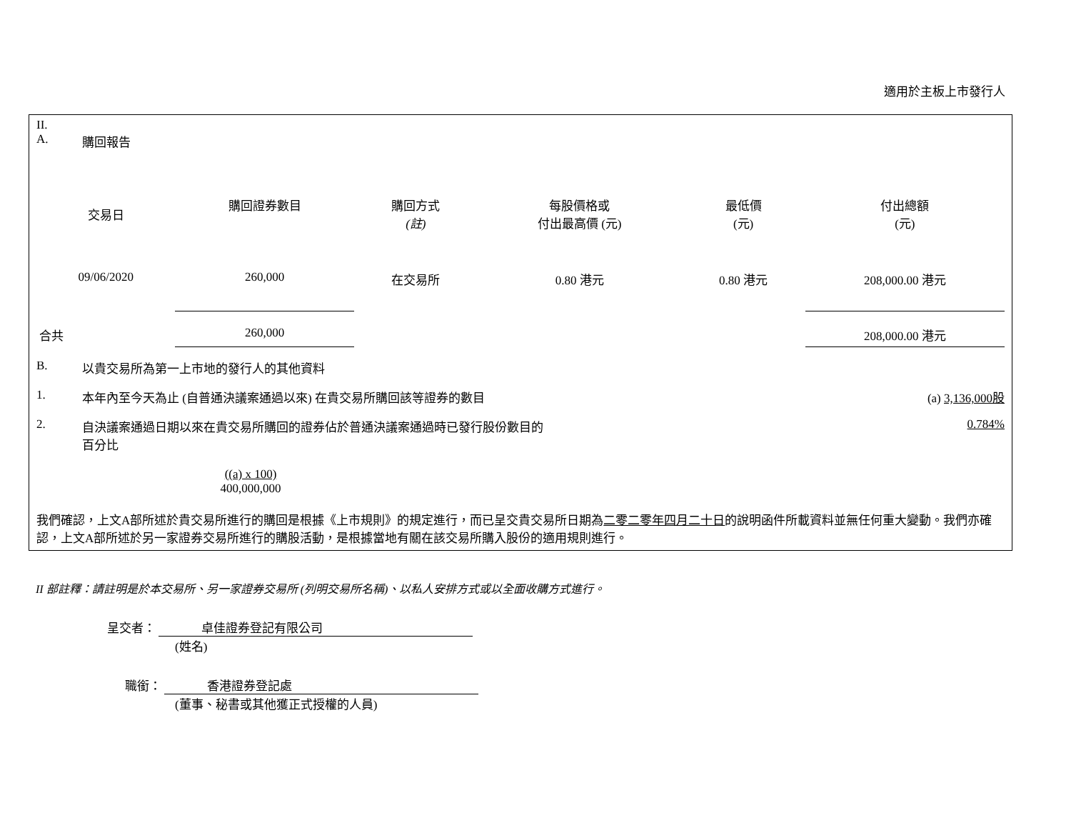適用於主板上市發行人
II.
A. 購回報告
| 交易日 | 購回證券數目 | 購回方式 (註) | 每股價格或 付出最高價 (元) | 最低價 (元) | 付出總額 (元) |
| --- | --- | --- | --- | --- | --- |
| 09/06/2020 | 260,000 | 在交易所 | 0.80 港元 | 0.80 港元 | 208,000.00 港元 |
| 合共 | 260,000 | | | | 208,000.00 港元 |
B. 以貴交易所為第一上市地的發行人的其他資料
1. 本年內至今天為止 (自普通決議案通過以來) 在貴交易所購回該等證券的數目 (a) 3,136,000股
2. 自決議案通過日期以來在貴交易所購回的證券佔於普通決議案通過時已發行股份數目的
百分比 0.784%
((a) x 100)
400,000,000
我們確認，上文A部所述於貴交易所進行的購回是根據《上市規則》的規定進行，而已呈交貴交易所日期為二零二零年四月二十日的說明函件所載資料並無任何重大變動。我們亦確認，上文A部所述於另一家證券交易所進行的購股活動，是根據當地有關在該交易所購入股份的適用規則進行。
II 部註釋：請註明是於本交易所、另一家證券交易所 (列明交易所名稱)、以私人安排方式或以全面收購方式進行。
呈交者： 卓佳證券登記有限公司
(姓名)
職銜： 香港證券登記處
(董事、秘書或其他獲正式授權的人員)